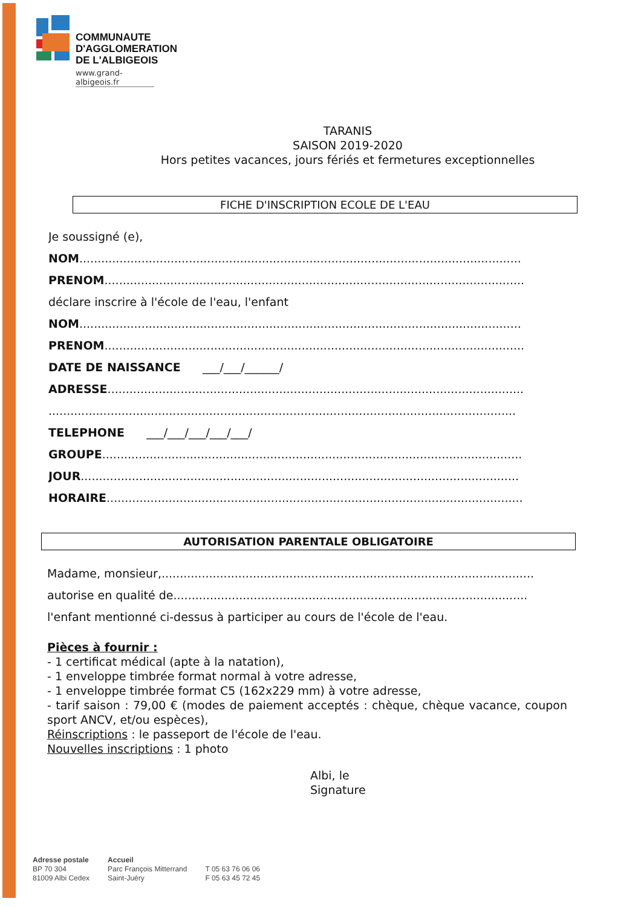COMMUNAUTE
D'AGGLOMERATION
DE L'ALBIGEOIS
www.grand-albigeois.fr
TARANIS
SAISON 2019-2020
Hors petites vacances, jours fériés et fermetures exceptionnelles
FICHE D'INSCRIPTION ECOLE DE L'EAU
Je soussigné (e),
NOM.........................................................................................................................
PRENOM...................................................................................................................
déclare inscrire à l'école de l'eau, l'enfant
NOM.........................................................................................................................
PRENOM...................................................................................................................
DATE DE NAISSANCE ___/___/______/
ADRESSE..................................................................................................................
................................................................................................................................
TELEPHONE ___/___/___/___/___/
GROUPE...................................................................................................................
JOUR........................................................................................................................
HORAIRE..................................................................................................................
AUTORISATION PARENTALE OBLIGATOIRE
Madame, monsieur,......................................................................................................
autorise en qualité de.................................................................................................
l'enfant mentionné ci-dessus à participer au cours de l'école de l'eau.
Pièces à fournir :
- 1 certificat médical (apte à la natation),
- 1 enveloppe timbrée format normal à votre adresse,
- 1 enveloppe timbrée format C5 (162x229 mm) à votre adresse,
- tarif saison : 79,00 € (modes de paiement acceptés : chèque, chèque vacance, coupon sport ANCV, et/ou espèces),
Réinscriptions : le passeport de l'école de l'eau.
Nouvelles inscriptions : 1 photo
Albi, le
Signature
Adresse postale
BP 70 304
81009 Albi Cedex
Accueil
Parc François Mitterrand
Saint-Juéry
T 05 63 76 06 06
F 05 63 45 72 45